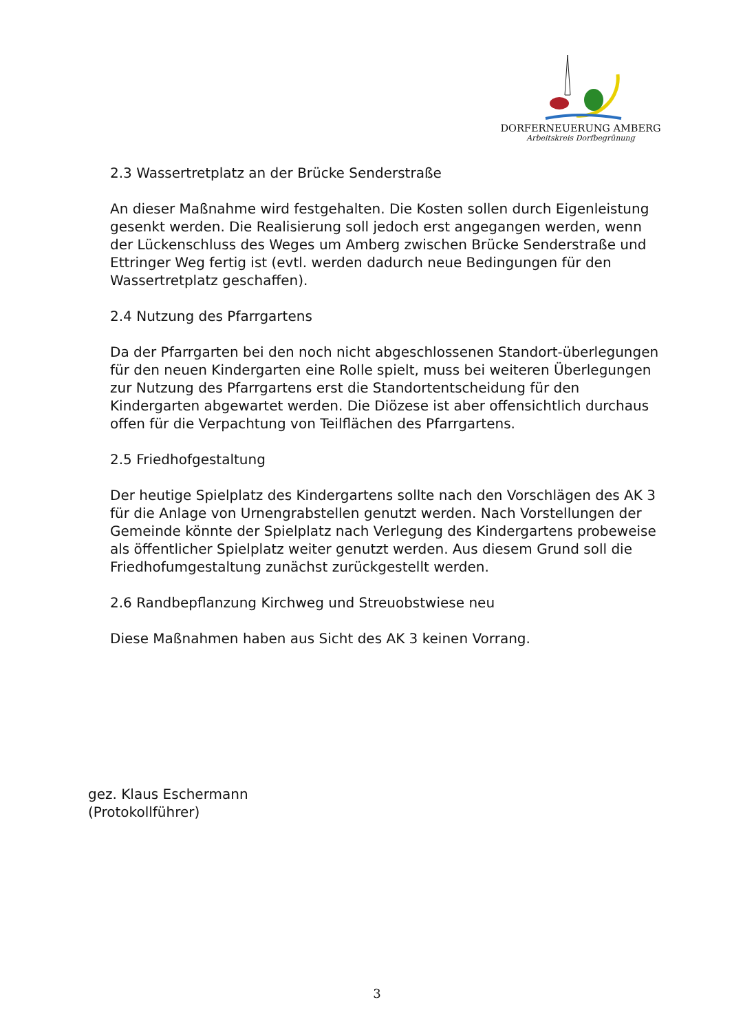DORFERNEUERUNG AMBERG
Arbeitskreis Dorfbegrünung
2.3 Wassertretplatz an der Brücke Senderstraße
An dieser Maßnahme wird festgehalten. Die Kosten sollen durch Eigenleistung gesenkt werden. Die Realisierung soll jedoch erst angegangen werden, wenn der Lückenschluss des Weges um Amberg zwischen Brücke Senderstraße und Ettringer Weg fertig ist (evtl. werden dadurch neue Bedingungen für den Wassertretplatz geschaffen).
2.4 Nutzung des Pfarrgartens
Da der Pfarrgarten bei den noch nicht abgeschlossenen Standort-überlegungen für den neuen Kindergarten eine Rolle spielt, muss bei weiteren Überlegungen zur Nutzung des Pfarrgartens erst die Standortentscheidung für den Kindergarten abgewartet werden. Die Diözese ist aber offensichtlich durchaus offen für die Verpachtung von Teilflächen des Pfarrgartens.
2.5 Friedhofgestaltung
Der heutige Spielplatz des Kindergartens sollte nach den Vorschlägen des AK 3 für die Anlage von Urnengrabstellen genutzt werden. Nach Vorstellungen der Gemeinde könnte der Spielplatz nach Verlegung des Kindergartens probeweise als öffentlicher Spielplatz weiter genutzt werden. Aus diesem Grund soll die Friedhofumgestaltung zunächst zurückgestellt werden.
2.6 Randbepflanzung Kirchweg und Streuobstwiese neu
Diese Maßnahmen haben aus Sicht des AK 3 keinen Vorrang.
gez. Klaus Eschermann
(Protokollführer)
3